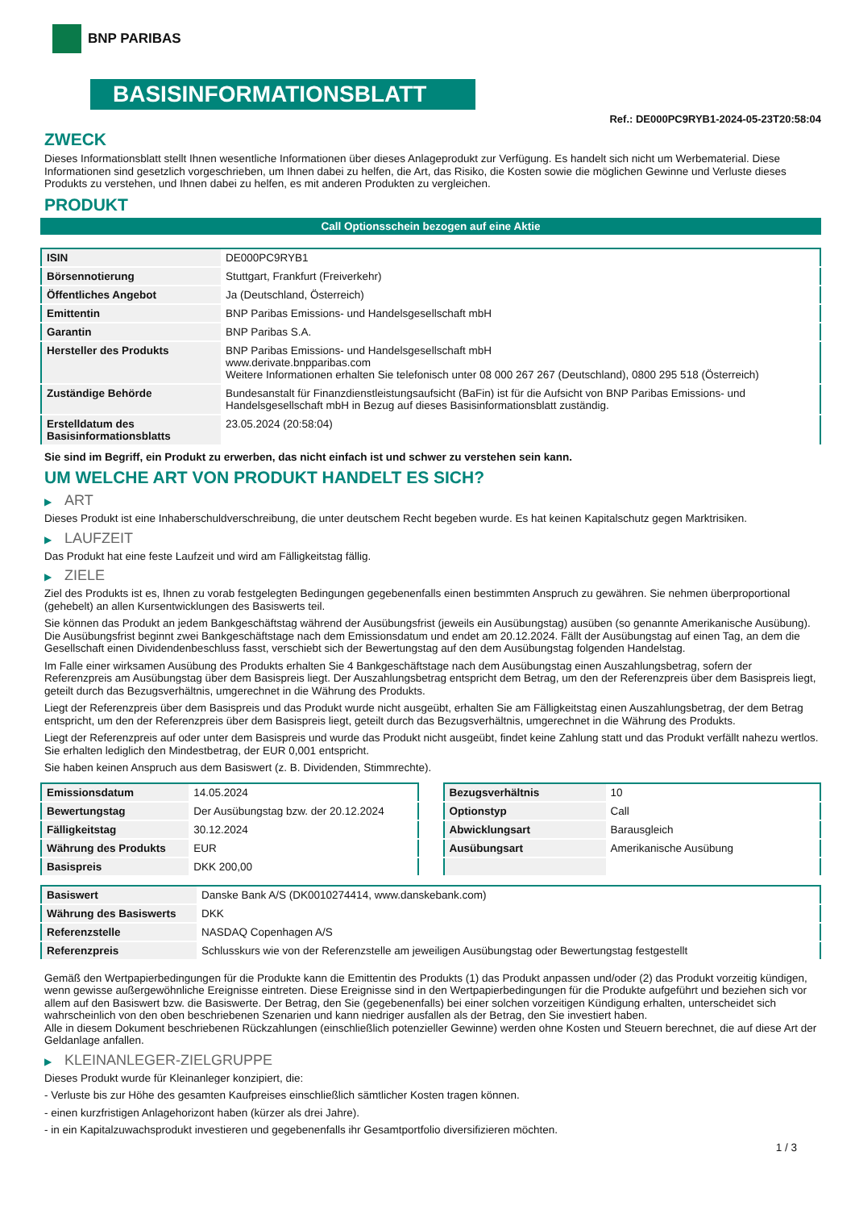BNP PARIBAS
BASISINFORMATIONSBLATT
Ref.: DE000PC9RYB1-2024-05-23T20:58:04
ZWECK
Dieses Informationsblatt stellt Ihnen wesentliche Informationen über dieses Anlageprodukt zur Verfügung. Es handelt sich nicht um Werbematerial. Diese Informationen sind gesetzlich vorgeschrieben, um Ihnen dabei zu helfen, die Art, das Risiko, die Kosten sowie die möglichen Gewinne und Verluste dieses Produkts zu verstehen, und Ihnen dabei zu helfen, es mit anderen Produkten zu vergleichen.
PRODUKT
Call Optionsschein bezogen auf eine Aktie
| ISIN | DE000PC9RYB1 |
| Börsennotierung | Stuttgart, Frankfurt (Freiverkehr) |
| Öffentliches Angebot | Ja (Deutschland, Österreich) |
| Emittentin | BNP Paribas Emissions- und Handelsgesellschaft mbH |
| Garantin | BNP Paribas S.A. |
| Hersteller des Produkts | BNP Paribas Emissions- und Handelsgesellschaft mbH www.derivate.bnpparibas.com Weitere Informationen erhalten Sie telefonisch unter 08 000 267 267 (Deutschland), 0800 295 518 (Österreich) |
| Zuständige Behörde | Bundesanstalt für Finanzdienstleistungsaufsicht (BaFin) ist für die Aufsicht von BNP Paribas Emissions- und Handelsgesellschaft mbH in Bezug auf dieses Basisinformationsblatt zuständig. |
| Erstelldatum des Basisinformationsblatts | 23.05.2024 (20:58:04) |
Sie sind im Begriff, ein Produkt zu erwerben, das nicht einfach ist und schwer zu verstehen sein kann.
UM WELCHE ART VON PRODUKT HANDELT ES SICH?
▶ ART
Dieses Produkt ist eine Inhaberschuldverschreibung, die unter deutschem Recht begeben wurde. Es hat keinen Kapitalschutz gegen Marktrisiken.
▶ LAUFZEIT
Das Produkt hat eine feste Laufzeit und wird am Fälligkeitstag fällig.
▶ ZIELE
Ziel des Produkts ist es, Ihnen zu vorab festgelegten Bedingungen gegebenenfalls einen bestimmten Anspruch zu gewähren. Sie nehmen überproportional (gehebelt) an allen Kursentwicklungen des Basiswerts teil.
Sie können das Produkt an jedem Bankgeschäftstag während der Ausübungsfrist (jeweils ein Ausübungstag) ausüben (so genannte Amerikanische Ausübung). Die Ausübungsfrist beginnt zwei Bankgeschäftstage nach dem Emissionsdatum und endet am 20.12.2024. Fällt der Ausübungstag auf einen Tag, an dem die Gesellschaft einen Dividendenbeschluss fasst, verschiebt sich der Bewertungstag auf den dem Ausübungstag folgenden Handelstag.
Im Falle einer wirksamen Ausübung des Produkts erhalten Sie 4 Bankgeschäftstage nach dem Ausübungstag einen Auszahlungsbetrag, sofern der Referenzpreis am Ausübungstag über dem Basispreis liegt. Der Auszahlungsbetrag entspricht dem Betrag, um den der Referenzpreis über dem Basispreis liegt, geteilt durch das Bezugsverhältnis, umgerechnet in die Währung des Produkts.
Liegt der Referenzpreis über dem Basispreis und das Produkt wurde nicht ausgeübt, erhalten Sie am Fälligkeitstag einen Auszahlungsbetrag, der dem Betrag entspricht, um den der Referenzpreis über dem Basispreis liegt, geteilt durch das Bezugsverhältnis, umgerechnet in die Währung des Produkts.
Liegt der Referenzpreis auf oder unter dem Basispreis und wurde das Produkt nicht ausgeübt, findet keine Zahlung statt und das Produkt verfällt nahezu wertlos. Sie erhalten lediglich den Mindestbetrag, der EUR 0,001 entspricht.
Sie haben keinen Anspruch aus dem Basiswert (z. B. Dividenden, Stimmrechte).
| Emissionsdatum | 14.05.2024 |
| Bewertungstag | Der Ausübungstag bzw. der 20.12.2024 |
| Fälligkeitstag | 30.12.2024 |
| Währung des Produkts | EUR |
| Basispreis | DKK 200,00 |
| Bezugsverhältnis | 10 |
| Optionstyp | Call |
| Abwicklungsart | Barausgleich |
| Ausübungsart | Amerikanische Ausübung |
| Basiswert | Danske Bank A/S (DK0010274414, www.danskebank.com) |
| Währung des Basiswerts | DKK |
| Referenzstelle | NASDAQ Copenhagen A/S |
| Referenzpreis | Schlusskurs wie von der Referenzstelle am jeweiligen Ausübungstag oder Bewertungstag festgestellt |
Gemäß den Wertpapierbedingungen für die Produkte kann die Emittentin des Produkts (1) das Produkt anpassen und/oder (2) das Produkt vorzeitig kündigen, wenn gewisse außergewöhnliche Ereignisse eintreten. Diese Ereignisse sind in den Wertpapierbedingungen für die Produkte aufgeführt und beziehen sich vor allem auf den Basiswert bzw. die Basiswerte. Der Betrag, den Sie (gegebenenfalls) bei einer solchen vorzeitigen Kündigung erhalten, unterscheidet sich wahrscheinlich von den oben beschriebenen Szenarien und kann niedriger ausfallen als der Betrag, den Sie investiert haben.
Alle in diesem Dokument beschriebenen Rückzahlungen (einschließlich potenzieller Gewinne) werden ohne Kosten und Steuern berechnet, die auf diese Art der Geldanlage anfallen.
▶ KLEINANLEGER-ZIELGRUPPE
Dieses Produkt wurde für Kleinanleger konzipiert, die:
- Verluste bis zur Höhe des gesamten Kaufpreises einschließlich sämtlicher Kosten tragen können.
- einen kurzfristigen Anlagehorizont haben (kürzer als drei Jahre).
- in ein Kapitalzuwachsprodukt investieren und gegebenenfalls ihr Gesamtportfolio diversifizieren möchten.
1 / 3